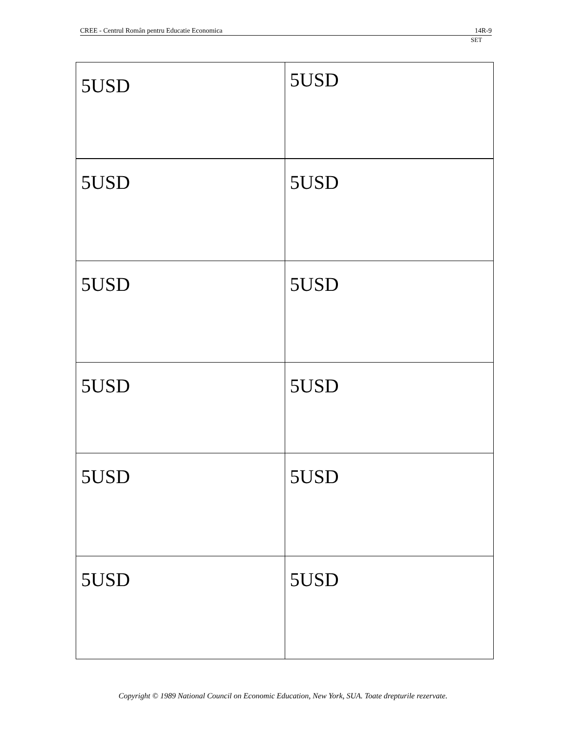CREE - Centrul Român pentru Educatie Economica 14R-9
SET
| 5USD | 5USD |
| 5USD | 5USD |
| 5USD | 5USD |
| 5USD | 5USD |
| 5USD | 5USD |
| 5USD | 5USD |
Copyright © 1989 National Council on Economic Education, New York, SUA. Toate drepturile rezervate.